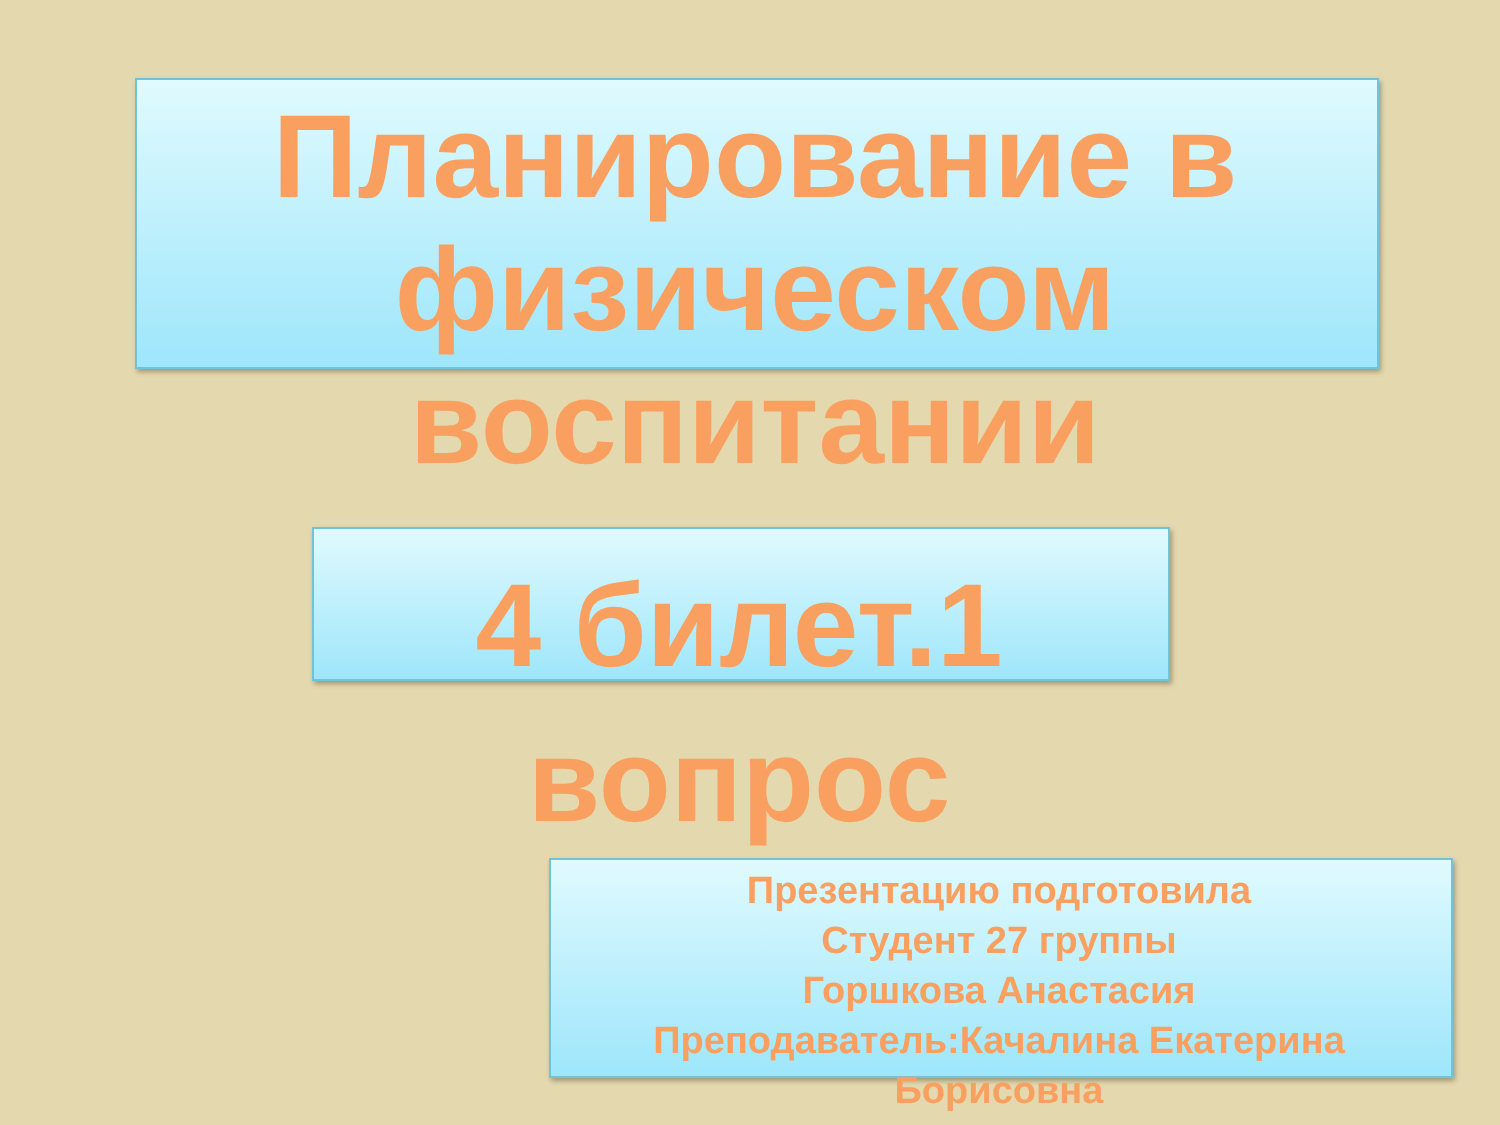Планирование в физическом воспитании
4 билет.1 вопрос
Презентацию подготовила
Студент 27 группы
Горшкова Анастасия
Преподаватель:Качалина Екатерина Борисовна